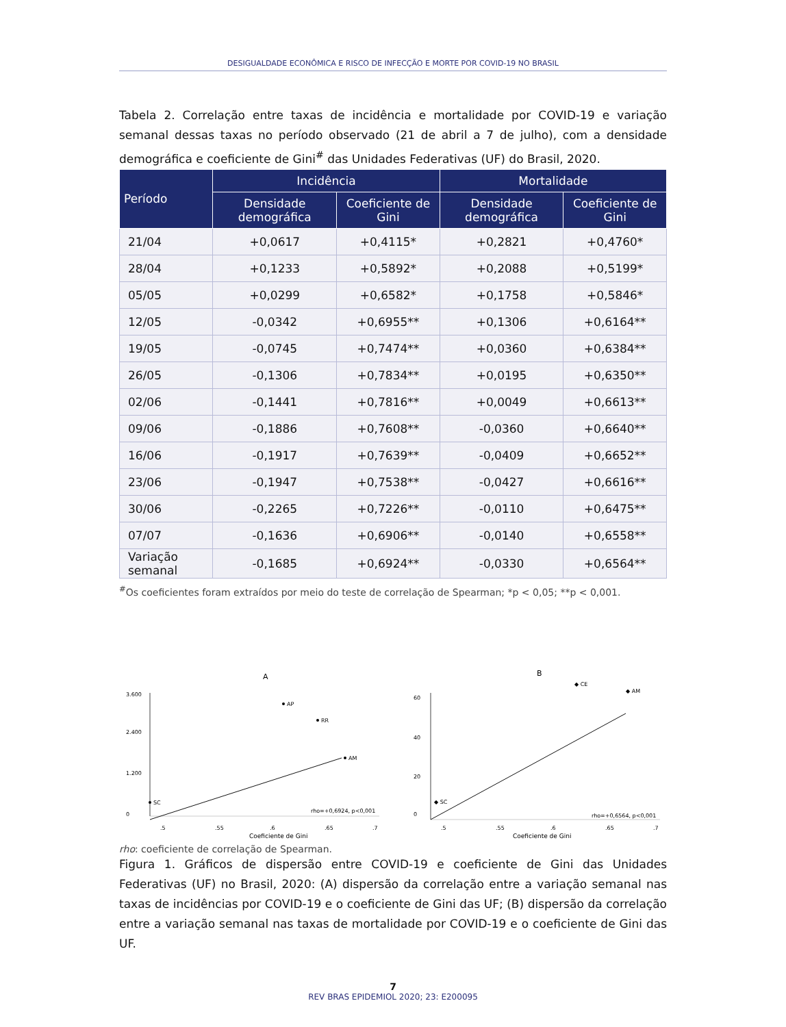DESIGUALDADE ECONÔMICA E RISCO DE INFECÇÃO E MORTE POR COVID-19 NO BRASIL
Tabela 2. Correlação entre taxas de incidência e mortalidade por COVID-19 e variação semanal dessas taxas no período observado (21 de abril a 7 de julho), com a densidade demográfica e coeficiente de Gini<sup>#</sup> das Unidades Federativas (UF) do Brasil, 2020.
| Período | Incidência | | Mortalidade | |
| --- | --- | --- | --- | --- |
| | Densidade demográfica | Coeficiente de Gini | Densidade demográfica | Coeficiente de Gini |
| 21/04 | +0,0617 | +0,4115* | +0,2821 | +0,4760* |
| 28/04 | +0,1233 | +0,5892* | +0,2088 | +0,5199* |
| 05/05 | +0,0299 | +0,6582* | +0,1758 | +0,5846* |
| 12/05 | -0,0342 | +0,6955** | +0,1306 | +0,6164** |
| 19/05 | -0,0745 | +0,7474** | +0,0360 | +0,6384** |
| 26/05 | -0,1306 | +0,7834** | +0,0195 | +0,6350** |
| 02/06 | -0,1441 | +0,7816** | +0,0049 | +0,6613** |
| 09/06 | -0,1886 | +0,7608** | -0,0360 | +0,6640** |
| 16/06 | -0,1917 | +0,7639** | -0,0409 | +0,6652** |
| 23/06 | -0,1947 | +0,7538** | -0,0427 | +0,6616** |
| 30/06 | -0,2265 | +0,7226** | -0,0110 | +0,6475** |
| 07/07 | -0,1636 | +0,6906** | -0,0140 | +0,6558** |
| Variação semanal | -0,1685 | +0,6924** | -0,0330 | +0,6564** |
<sup>#</sup> Os coeficientes foram extraídos por meio do teste de correlação de Spearman; *p < 0,05; **p < 0,001.
A
AP
RR
AM
SC
rho=+0,6924, p<0,001
Coeficiente de Gini
.5
.55
.6
.65
.7
0
1.200
2.400
3.600
B
◆ CE
◆ AM
◆ SC
rho=+0,6564, p<0,001
Coeficiente de Gini
.5
.55
.6
.65
.7
0
20
40
60
rho: coeficiente de correlação de Spearman.
Figura 1. Gráficos de dispersão entre COVID-19 e coeficiente de Gini das Unidades Federativas (UF) no Brasil, 2020: (A) dispersão da correlação entre a variação semanal nas taxas de incidências por COVID-19 e o coeficiente de Gini das UF; (B) dispersão da correlação entre a variação semanal nas taxas de mortalidade por COVID-19 e o coeficiente de Gini das UF.
7
REV BRAS EPIDEMIOL 2020; 23: E200095